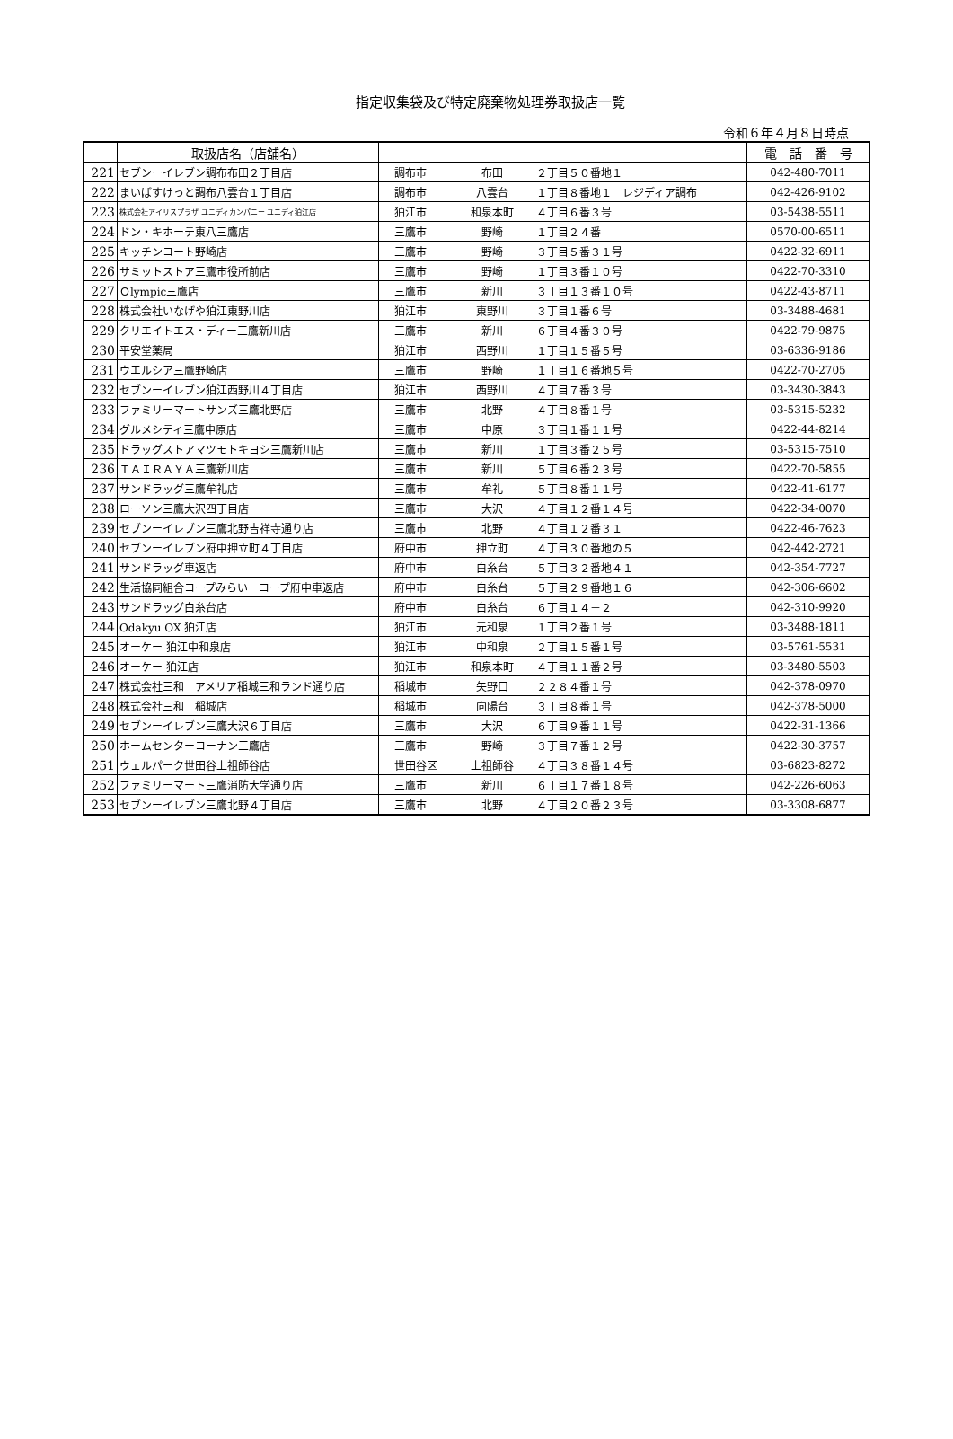指定収集袋及び特定廃棄物処理券取扱店一覧
令和６年４月８日時点
| | 取扱店名（店舗名） | | 電 話 番 号 |
| --- | --- | --- | --- |
| 221 | セブンーイレブン調布布田２丁目店 | 調布市 布田 ２丁目５０番地１ | 042-480-7011 |
| 222 | まいばすけっと調布八雲台１丁目店 | 調布市 八雲台 １丁目８番地１ レジディア調布 | 042-426-9102 |
| 223 | 株式会社アイリスプラザ ユニディカンパニー ユニディ狛江店 | 狛江市 和泉本町 ４丁目６番３号 | 03-5438-5511 |
| 224 | ドン・キホーテ東八三鷹店 | 三鷹市 野崎 １丁目２４番 | 0570-00-6511 |
| 225 | キッチンコート野崎店 | 三鷹市 野崎 ３丁目５番３１号 | 0422-32-6911 |
| 226 | サミットストア三鷹市役所前店 | 三鷹市 野崎 １丁目３番１０号 | 0422-70-3310 |
| 227 | Ｏlympic三鷹店 | 三鷹市 新川 ３丁目１３番１０号 | 0422-43-8711 |
| 228 | 株式会社いなげや狛江東野川店 | 狛江市 東野川 ３丁目１番６号 | 03-3488-4681 |
| 229 | クリエイトエス・ディー三鷹新川店 | 三鷹市 新川 ６丁目４番３０号 | 0422-79-9875 |
| 230 | 平安堂薬局 | 狛江市 西野川 １丁目１５番５号 | 03-6336-9186 |
| 231 | ウエルシア三鷹野崎店 | 三鷹市 野崎 １丁目１６番地５号 | 0422-70-2705 |
| 232 | セブンーイレブン狛江西野川４丁目店 | 狛江市 西野川 ４丁目７番３号 | 03-3430-3843 |
| 233 | ファミリーマートサンズ三鷹北野店 | 三鷹市 北野 ４丁目８番１号 | 03-5315-5232 |
| 234 | グルメシティ三鷹中原店 | 三鷹市 中原 ３丁目１番１１号 | 0422-44-8214 |
| 235 | ドラッグストアマツモトキヨシ三鷹新川店 | 三鷹市 新川 １丁目３番２５号 | 03-5315-7510 |
| 236 | ＴＡＩＲＡＹＡ三鷹新川店 | 三鷹市 新川 ５丁目６番２３号 | 0422-70-5855 |
| 237 | サンドラッグ三鷹牟礼店 | 三鷹市 牟礼 ５丁目８番１１号 | 0422-41-6177 |
| 238 | ローソン三鷹大沢四丁目店 | 三鷹市 大沢 ４丁目１２番１４号 | 0422-34-0070 |
| 239 | セブンーイレブン三鷹北野吉祥寺通り店 | 三鷹市 北野 ４丁目１２番３１ | 0422-46-7623 |
| 240 | セブンーイレブン府中押立町４丁目店 | 府中市 押立町 ４丁目３０番地の５ | 042-442-2721 |
| 241 | サンドラッグ車返店 | 府中市 白糸台 ５丁目３２番地４１ | 042-354-7727 |
| 242 | 生活協同組合コープみらい コープ府中車返店 | 府中市 白糸台 ５丁目２９番地１６ | 042-306-6602 |
| 243 | サンドラッグ白糸台店 | 府中市 白糸台 ６丁目１４－２ | 042-310-9920 |
| 244 | Odakyu OX 狛江店 | 狛江市 元和泉 １丁目２番１号 | 03-3488-1811 |
| 245 | オーケー 狛江中和泉店 | 狛江市 中和泉 ２丁目１５番１号 | 03-5761-5531 |
| 246 | オーケー 狛江店 | 狛江市 和泉本町 ４丁目１１番２号 | 03-3480-5503 |
| 247 | 株式会社三和 アメリア稲城三和ランド通り店 | 稲城市 矢野口 ２２８４番１号 | 042-378-0970 |
| 248 | 株式会社三和 稲城店 | 稲城市 向陽台 ３丁目８番１号 | 042-378-5000 |
| 249 | セブンーイレブン三鷹大沢６丁目店 | 三鷹市 大沢 ６丁目９番１１号 | 0422-31-1366 |
| 250 | ホームセンターコーナン三鷹店 | 三鷹市 野崎 ３丁目７番１２号 | 0422-30-3757 |
| 251 | ウェルパーク世田谷上祖師谷店 | 世田谷区 上祖師谷 ４丁目３８番１４号 | 03-6823-8272 |
| 252 | ファミリーマート三鷹消防大学通り店 | 三鷹市 新川 ６丁目１７番１８号 | 042-226-6063 |
| 253 | セブンーイレブン三鷹北野４丁目店 | 三鷹市 北野 ４丁目２０番２３号 | 03-3308-6877 |